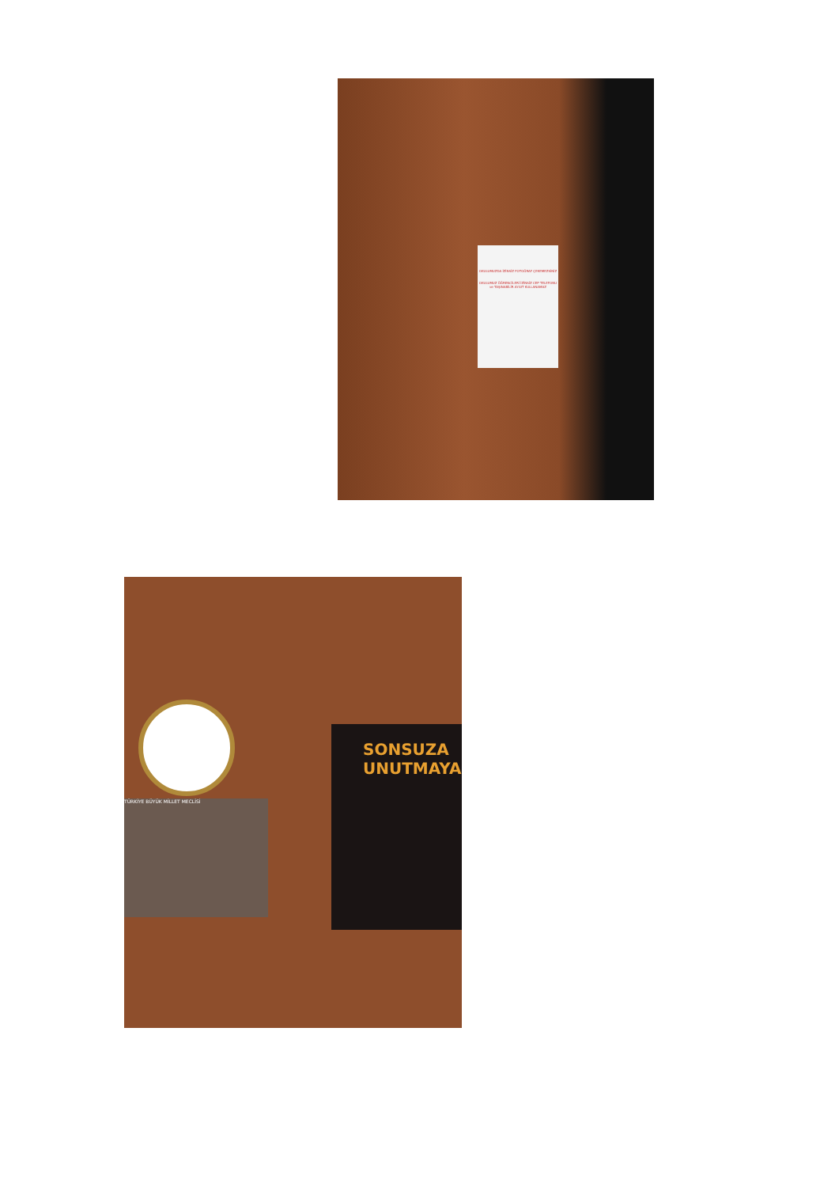OKULUMUZDA İZİNSİZ FOTOĞRAF ÇEKEMEZSİNİZ
OKULUMUZ ÖĞRENCİLERİ İZİNSİZ CEP TELEFONU ve TAŞINABİLİR AYGIT KULLANAMAZ
TÜRKİYE BÜYÜK MİLLET MECLİSİ
SONSUZA
UNUTMAYA